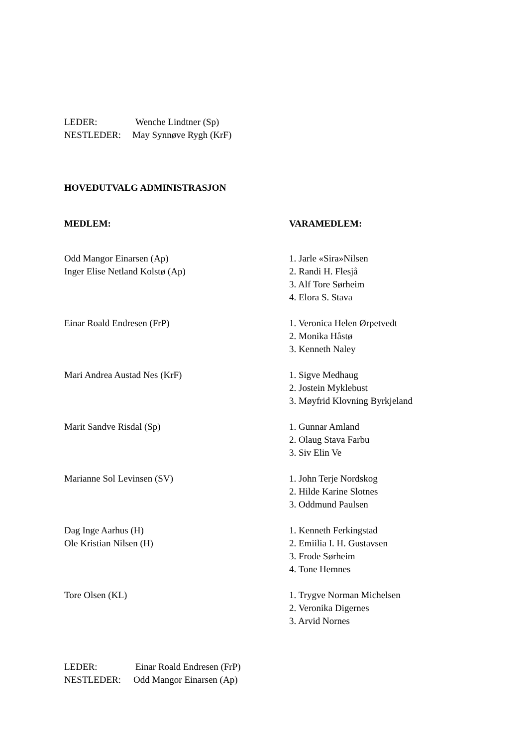LEDER: Wenche Lindtner (Sp)
NESTLEDER: May Synnøve Rygh (KrF)
HOVEDUTVALG ADMINISTRASJON
MEDLEM: VARAMEDLEM:
Odd Mangor Einarsen (Ap)
Inger Elise Netland Kolstø (Ap)
1. Jarle «Sira»Nilsen
2. Randi H. Flesjå
3. Alf Tore Sørheim
4. Elora S. Stava
Einar Roald Endresen (FrP) 1. Veronica Helen Ørpetvedt
2. Monika Håstø
3. Kenneth Naley
Mari Andrea Austad Nes (KrF) 1. Sigve Medhaug
2. Jostein Myklebust
3. Møyfrid Klovning Byrkjeland
Marit Sandve Risdal (Sp) 1. Gunnar Amland
2. Olaug Stava Farbu
3. Siv Elin Ve
Marianne Sol Levinsen (SV) 1. John Terje Nordskog
2. Hilde Karine Slotnes
3. Oddmund Paulsen
Dag Inge Aarhus (H)
Ole Kristian Nilsen (H)
1. Kenneth Ferkingstad
2. Emiilia I. H. Gustavsen
3. Frode Sørheim
4. Tone Hemnes
Tore Olsen (KL) 1. Trygve Norman Michelsen
2. Veronika Digernes
3. Arvid Nornes
LEDER: Einar Roald Endresen (FrP)
NESTLEDER: Odd Mangor Einarsen (Ap)